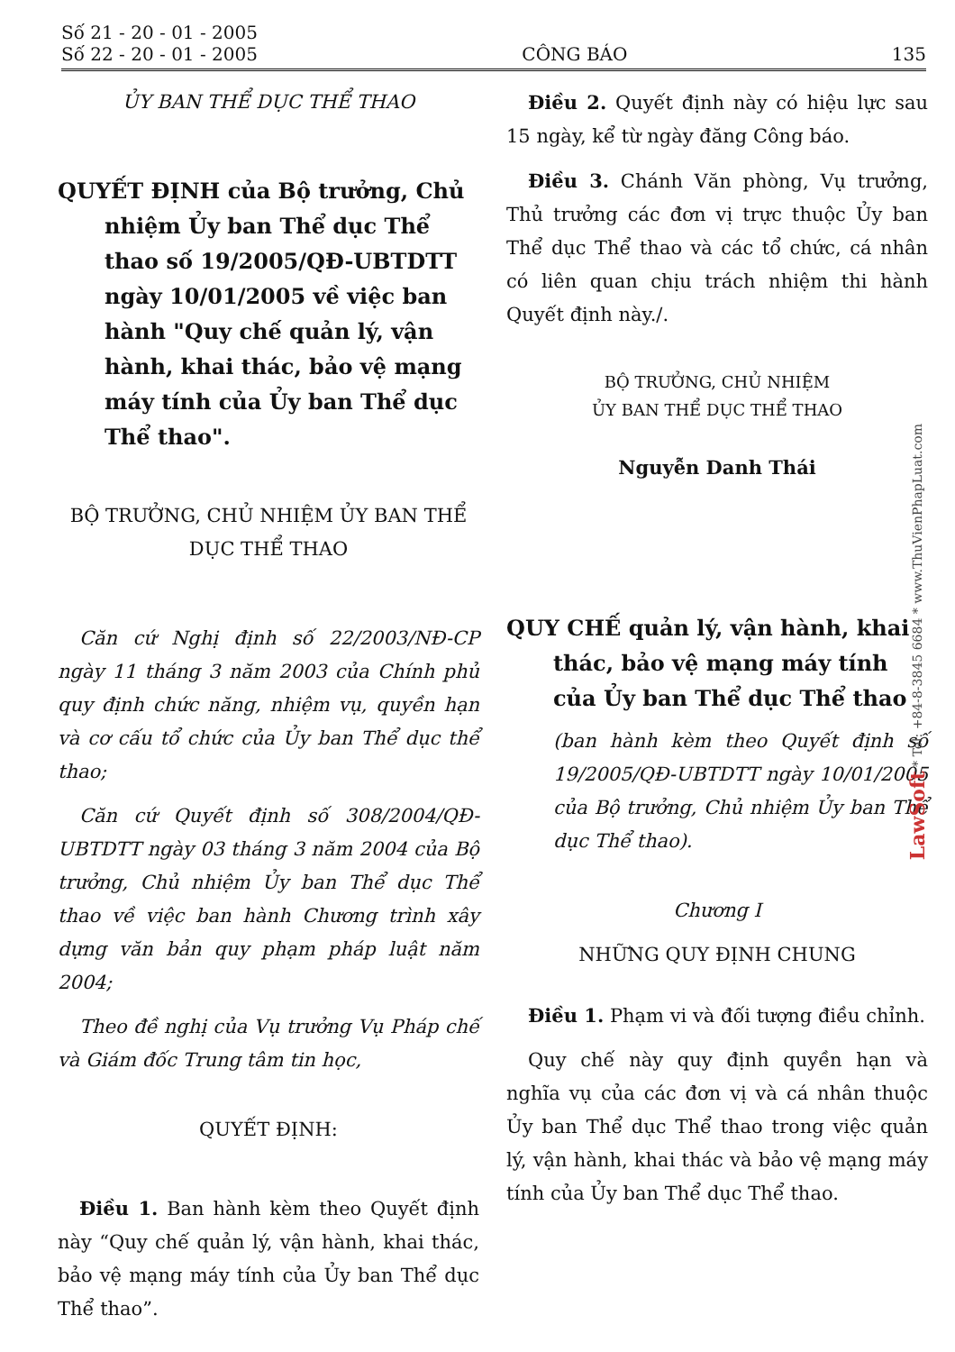Số 21 - 20 - 01 - 2005
Số 22 - 20 - 01 - 2005
CÔNG BÁO
135
ỦY BAN THỂ DỤC THỂ THAO
QUYẾT ĐỊNH của Bộ trưởng, Chủ nhiệm Ủy ban Thể dục Thể thao số 19/2005/QĐ-UBTDTT ngày 10/01/2005 về việc ban hành "Quy chế quản lý, vận hành, khai thác, bảo vệ mạng máy tính của Ủy ban Thể dục Thể thao".
BỘ TRƯỞNG, CHỦ NHIỆM ỦY BAN THỂ DỤC THỂ THAO
Căn cứ Nghị định số 22/2003/NĐ-CP ngày 11 tháng 3 năm 2003 của Chính phủ quy định chức năng, nhiệm vụ, quyền hạn và cơ cấu tổ chức của Ủy ban Thể dục thể thao;
Căn cứ Quyết định số 308/2004/QĐ-UBTDTT ngày 03 tháng 3 năm 2004 của Bộ trưởng, Chủ nhiệm Ủy ban Thể dục Thể thao về việc ban hành Chương trình xây dựng văn bản quy phạm pháp luật năm 2004;
Theo đề nghị của Vụ trưởng Vụ Pháp chế và Giám đốc Trung tâm tin học,
QUYẾT ĐỊNH:
Điều 1. Ban hành kèm theo Quyết định này “Quy chế quản lý, vận hành, khai thác, bảo vệ mạng máy tính của Ủy ban Thể dục Thể thao”.
Điều 2. Quyết định này có hiệu lực sau 15 ngày, kể từ ngày đăng Công báo.
Điều 3. Chánh Văn phòng, Vụ trưởng, Thủ trưởng các đơn vị trực thuộc Ủy ban Thể dục Thể thao và các tổ chức, cá nhân có liên quan chịu trách nhiệm thi hành Quyết định này./.
BỘ TRƯỞNG, CHỦ NHIỆM
ỦY BAN THỂ DỤC THỂ THAO
Nguyễn Danh Thái
QUY CHẾ quản lý, vận hành, khai thác, bảo vệ mạng máy tính của Ủy ban Thể dục Thể thao
(ban hành kèm theo Quyết định số 19/2005/QĐ-UBTDTT ngày 10/01/2005 của Bộ trưởng, Chủ nhiệm Ủy ban Thể dục Thể thao).
Chương I
NHỮNG QUY ĐỊNH CHUNG
Điều 1. Phạm vi và đối tượng điều chỉnh.
Quy chế này quy định quyền hạn và nghĩa vụ của các đơn vị và cá nhân thuộc Ủy ban Thể dục Thể thao trong việc quản lý, vận hành, khai thác và bảo vệ mạng máy tính của Ủy ban Thể dục Thể thao.
LawSoft * Tel: +84-8-3845 6684 * www.ThuVienPhapLuat.com